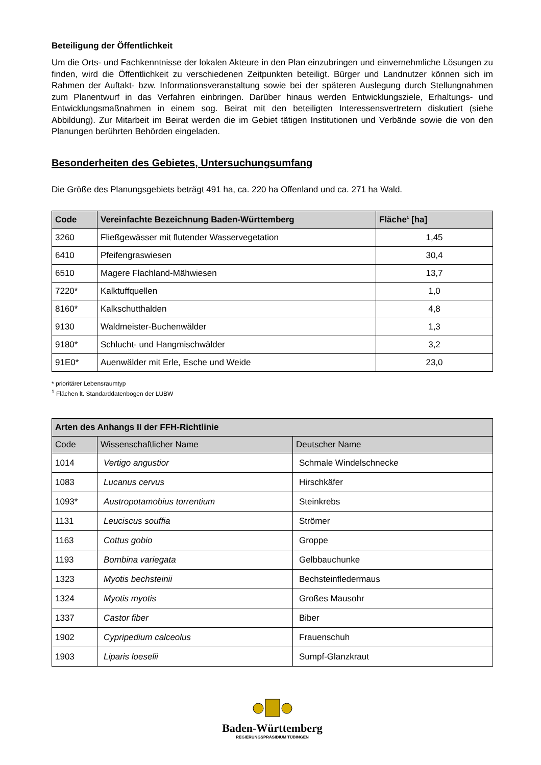Beteiligung der Öffentlichkeit
Um die Orts- und Fachkenntnisse der lokalen Akteure in den Plan einzubringen und einvernehmliche Lösungen zu finden, wird die Öffentlichkeit zu verschiedenen Zeitpunkten beteiligt. Bürger und Landnutzer können sich im Rahmen der Auftakt- bzw. Informationsveranstaltung sowie bei der späteren Auslegung durch Stellungnahmen zum Planentwurf in das Verfahren einbringen. Darüber hinaus werden Entwicklungsziele, Erhaltungs- und Entwicklungsmaßnahmen in einem sog. Beirat mit den beteiligten Interessensvertretern diskutiert (siehe Abbildung). Zur Mitarbeit im Beirat werden die im Gebiet tätigen Institutionen und Verbände sowie die von den Planungen berührten Behörden eingeladen.
Besonderheiten des Gebietes, Untersuchungsumfang
Die Größe des Planungsgebiets beträgt 491 ha, ca. 220 ha Offenland und ca. 271 ha Wald.
| Code | Vereinfachte Bezeichnung Baden-Württemberg | Fläche<sup>1</sup> [ha] |
| --- | --- | --- |
| 3260 | Fließgewässer mit flutender Wasservegetation | 1,45 |
| 6410 | Pfeifengraswiesen | 30,4 |
| 6510 | Magere Flachland-Mähwiesen | 13,7 |
| 7220* | Kalktuffquellen | 1,0 |
| 8160* | Kalkschutthalden | 4,8 |
| 9130 | Waldmeister-Buchenwälder | 1,3 |
| 9180* | Schlucht- und Hangmischwälder | 3,2 |
| 91E0* | Auenwälder mit Erle, Esche und Weide | 23,0 |
* prioritärer Lebensraumtyp
<sup>1</sup> Flächen lt. Standarddatenbogen der LUBW
| Arten des Anhangs II der FFH-Richtlinie | | |
| --- | --- | --- |
| Code | Wissenschaftlicher Name | Deutscher Name |
| 1014 | Vertigo angustior | Schmale Windelschnecke |
| 1083 | Lucanus cervus | Hirschkäfer |
| 1093* | Austropotamobius torrentium | Steinkrebs |
| 1131 | Leuciscus souffia | Strömer |
| 1163 | Cottus gobio | Groppe |
| 1193 | Bombina variegata | Gelbbauchunke |
| 1323 | Myotis bechsteinii | Bechsteinfledermaus |
| 1324 | Myotis myotis | Großes Mausohr |
| 1337 | Castor fiber | Biber |
| 1902 | Cypripedium calceolus | Frauenschuh |
| 1903 | Liparis loeselii | Sumpf-Glanzkraut |
Baden-Württemberg
REGIERUNGSPRÄSIDIUM TÜBINGEN